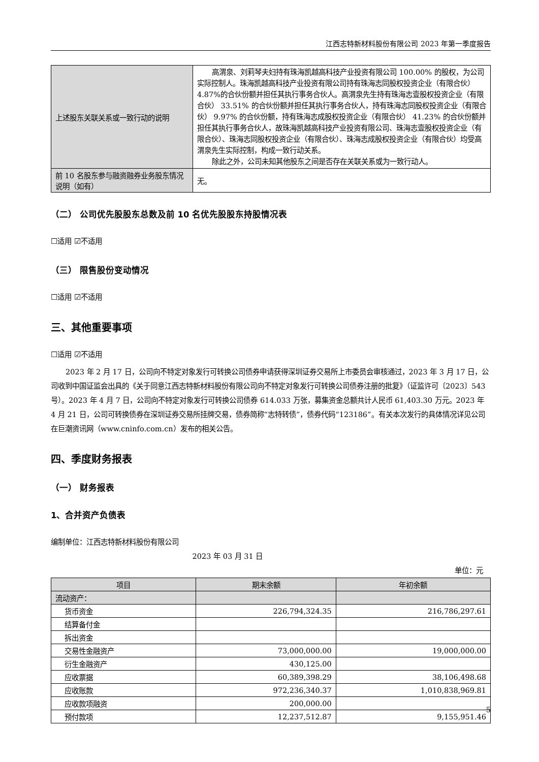江西志特新材料股份有限公司 2023 年第一季度报告
| 上述股东关联关系或一致行动的说明 | 高渭泉、刘莉琴夫妇持有珠海凯越高科技产业投资有限公司 100.00% 的股权，为公司实际控制人。珠海凯越高科技产业投资有限公司持有珠海志同股权投资企业（有限合伙） 4.87%的合伙份额并担任其执行事务合伙人。高渭泉先生持有珠海志壹股权投资企业（有限合伙） 33.51% 的合伙份额并担任其执行事务合伙人，持有珠海志同股权投资企业（有限合伙） 9.97% 的合伙份额，持有珠海志成股权投资企业（有限合伙） 41.23% 的合伙份额并担任其执行事务合伙人，故珠海凯越高科技产业投资有限公司、珠海志壹股权投资企业（有限合伙）、珠海志同股权投资企业（有限合伙）、珠海志成股权投资企业（有限合伙）均受高渭泉先生实际控制，构成一致行动关系。 除此之外，公司未知其他股东之间是否存在关联关系或为一致行动人。 |
| 前 10 名股东参与融资融券业务股东情况说明（如有） | 无。 |
（二） 公司优先股股东总数及前 10 名优先股股东持股情况表
☐适用 ☑不适用
（三） 限售股份变动情况
☐适用 ☑不适用
三、其他重要事项
☐适用 ☑不适用
2023 年 2 月 17 日，公司向不特定对象发行可转换公司债券申请获得深圳证券交易所上市委员会审核通过，2023 年 3 月 17 日，公司收到中国证监会出具的《关于同意江西志特新材料股份有限公司向不特定对象发行可转换公司债券注册的批复》（证监许可〔2023〕543 号）。2023 年 4 月 7 日，公司向不特定对象发行可转换公司债券 614.033 万张，募集资金总额共计人民币 61,403.30 万元。2023 年 4 月 21 日，公司可转换债券在深圳证券交易所挂牌交易，债券简称“志特转债”，债券代码“123186”。有关本次发行的具体情况详见公司在巨潮资讯网（www.cninfo.com.cn）发布的相关公告。
四、季度财务报表
（一） 财务报表
1、合并资产负债表
编制单位：江西志特新材料股份有限公司
2023 年 03 月 31 日
单位：元
| 项目 | 期末余额 | 年初余额 |
| --- | --- | --- |
| 流动资产： | | |
| 货币资金 | 226,794,324.35 | 216,786,297.61 |
| 结算备付金 | | |
| 拆出资金 | | |
| 交易性金融资产 | 73,000,000.00 | 19,000,000.00 |
| 衍生金融资产 | 430,125.00 | |
| 应收票据 | 60,389,398.29 | 38,106,498.68 |
| 应收账款 | 972,236,340.37 | 1,010,838,969.81 |
| 应收款项融资 | 200,000.00 | |
| 预付款项 | 12,237,512.87 | 9,155,951.46 |
5